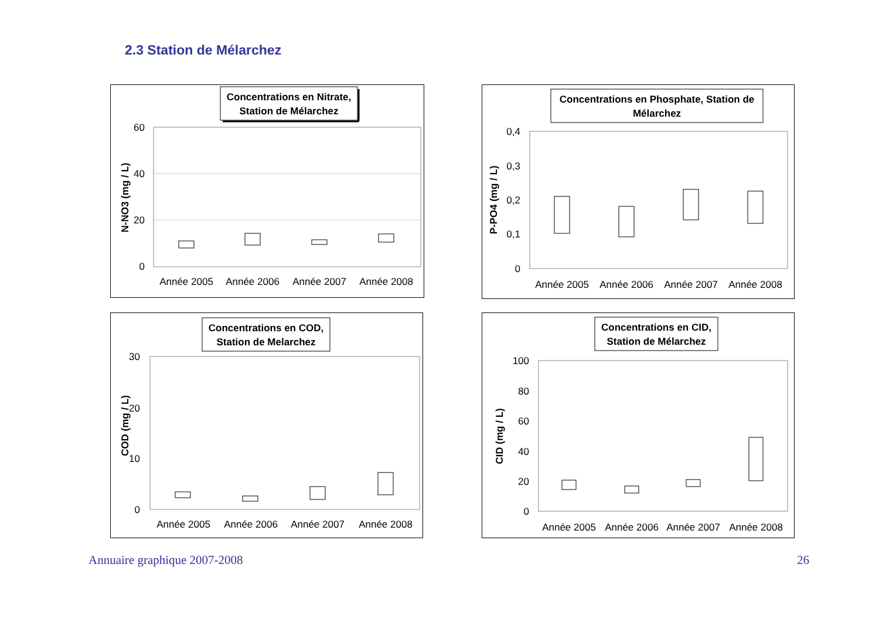2.3 Station de Mélarchez
Concentrations en Nitrate,
Station de Mélarchez
60
40
20
0
N-NO3 (mg / L)
Année 2005
Année 2006
Année 2007
Année 2008
Concentrations en Phosphate, Station de
Mélarchez
0,4
0,3
0,2
0,1
0
P-PO4 (mg / L)
Année 2005
Année 2006
Année 2007
Année 2008
Concentrations en COD,
Station de Melarchez
30
20
10
0
COD (mg / L)
Année 2005
Année 2006
Année 2007
Année 2008
Concentrations en CID,
Station de Mélarchez
100
80
60
40
20
0
CID (mg / L)
Année 2005
Année 2006
Année 2007
Année 2008
Annuaire graphique 2007-2008 26